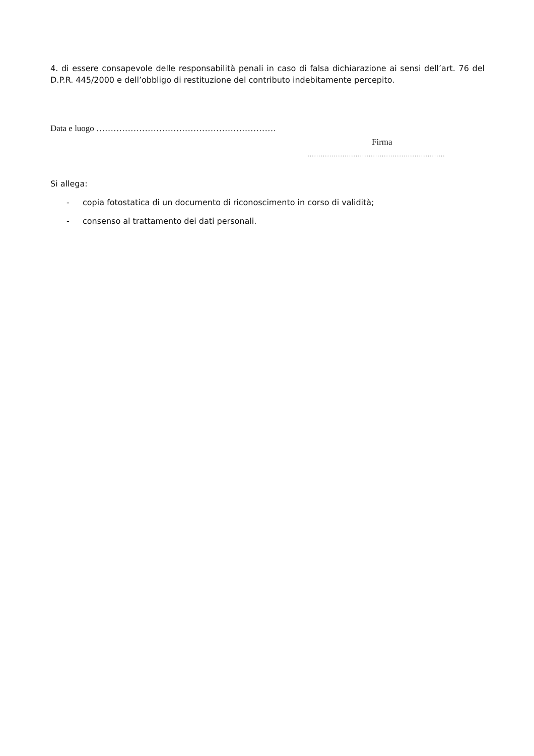4. di essere consapevole delle responsabilità penali in caso di falsa dichiarazione ai sensi dell’art. 76 del D.P.R. 445/2000 e dell’obbligo di restituzione del contributo indebitamente percepito.
Data e luogo ………………………………………………………
Firma
………………………………………………………
Si allega:
- copia fotostatica di un documento di riconoscimento in corso di validità;
- consenso al trattamento dei dati personali.